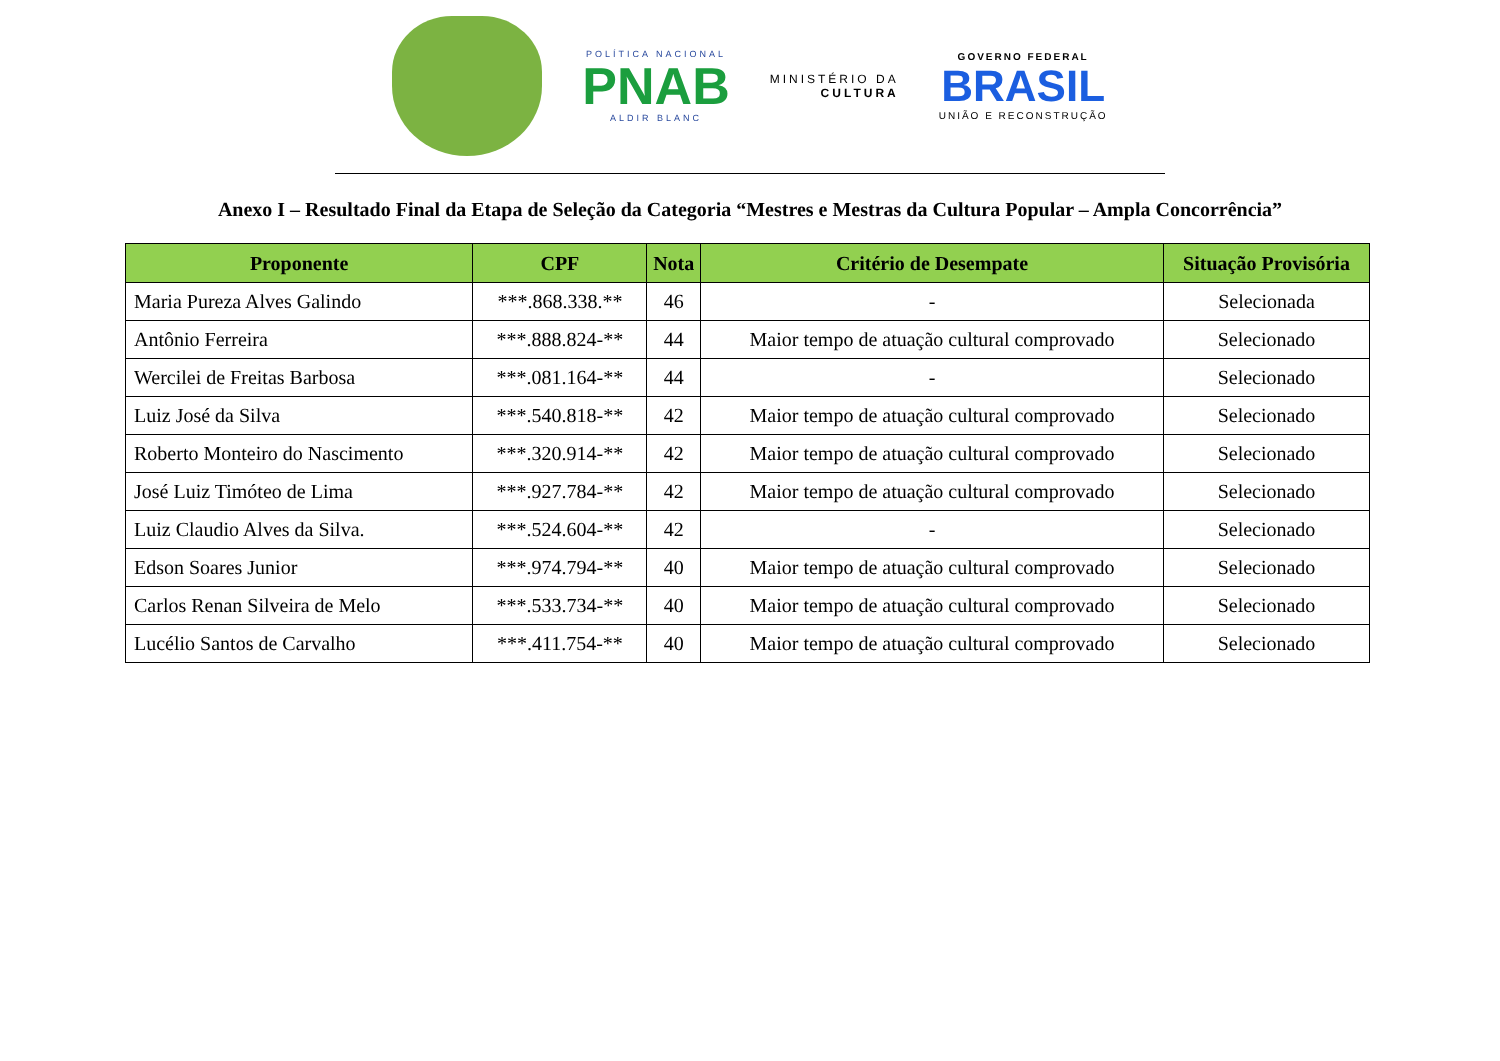POLÍTICA NACIONAL
PNAB
ALDIR BLANC
MINISTÉRIO DA
CULTURA
GOVERNO FEDERAL
BRASIL
UNIÃO E RECONSTRUÇÃO
Anexo I – Resultado Final da Etapa de Seleção da Categoria “Mestres e Mestras da Cultura Popular – Ampla Concorrência”
| Proponente | CPF | Nota | Critério de Desempate | Situação Provisória |
| --- | --- | --- | --- | --- |
| Maria Pureza Alves Galindo | ***.868.338.** | 46 | - | Selecionada |
| Antônio Ferreira | ***.888.824-** | 44 | Maior tempo de atuação cultural comprovado | Selecionado |
| Wercilei de Freitas Barbosa | ***.081.164-** | 44 | - | Selecionado |
| Luiz José da Silva | ***.540.818-** | 42 | Maior tempo de atuação cultural comprovado | Selecionado |
| Roberto Monteiro do Nascimento | ***.320.914-** | 42 | Maior tempo de atuação cultural comprovado | Selecionado |
| José Luiz Timóteo de Lima | ***.927.784-** | 42 | Maior tempo de atuação cultural comprovado | Selecionado |
| Luiz Claudio Alves da Silva. | ***.524.604-** | 42 | - | Selecionado |
| Edson Soares Junior | ***.974.794-** | 40 | Maior tempo de atuação cultural comprovado | Selecionado |
| Carlos Renan Silveira de Melo | ***.533.734-** | 40 | Maior tempo de atuação cultural comprovado | Selecionado |
| Lucélio Santos de Carvalho | ***.411.754-** | 40 | Maior tempo de atuação cultural comprovado | Selecionado |